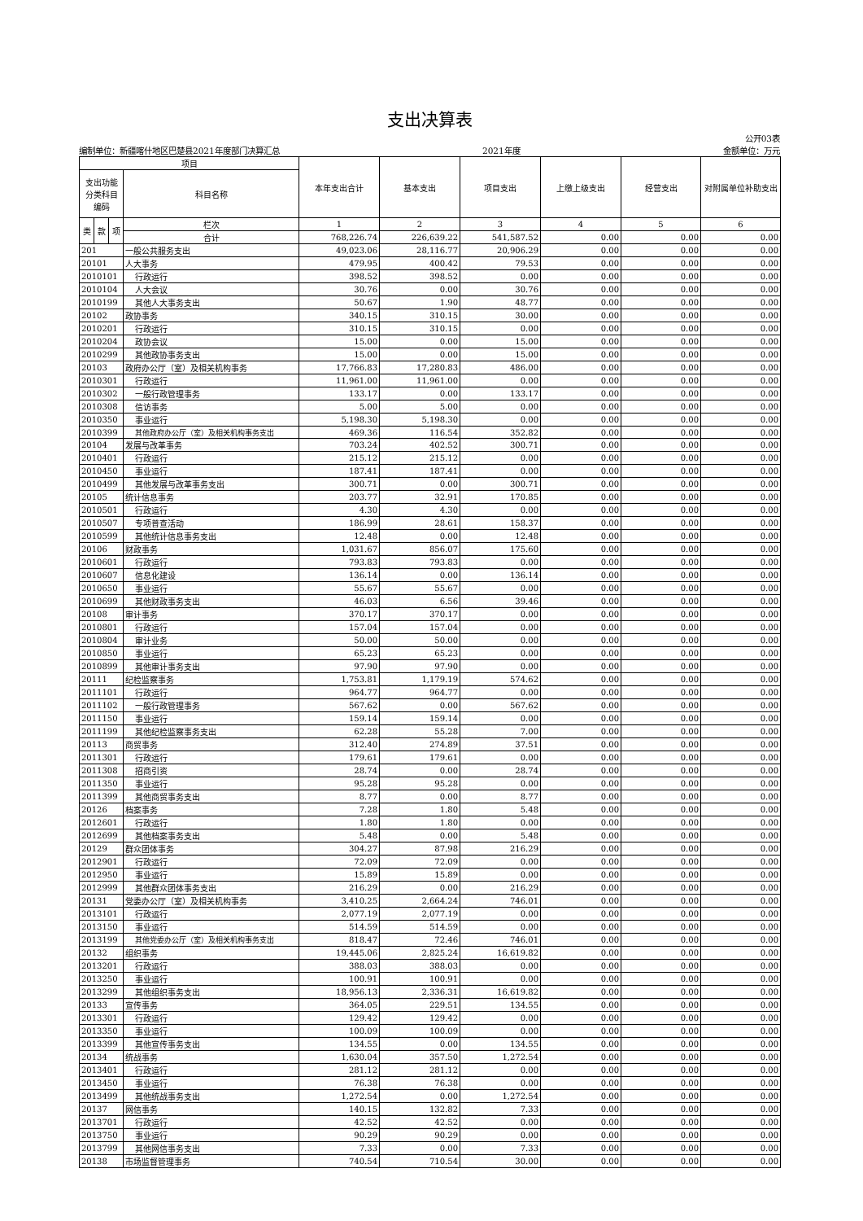支出决算表
编制单位：新疆喀什地区巴楚县2021年度部门决算汇总 2021年度 公开03表
金额单位：万元
| 项目 | | | | 本年支出合计 | 基本支出 | 项目支出 | 上缴上级支出 | 经营支出 | 对附属单位补助支出 |
| --- | --- | --- | --- | --- | --- | --- | --- | --- | --- |
| 支出功能分类科目编码 | | | 科目名称 | | | | | | |
| 类 | 款 | 项 | 栏次 | 1 | 2 | 3 | 4 | 5 | 6 |
| | | | 合计 | 768,226.74 | 226,639.22 | 541,587.52 | 0.00 | 0.00 | 0.00 |
| 201 | | | 一般公共服务支出 | 49,023.06 | 28,116.77 | 20,906.29 | 0.00 | 0.00 | 0.00 |
| 20101 | | | 人大事务 | 479.95 | 400.42 | 79.53 | 0.00 | 0.00 | 0.00 |
| 2010101 | | | 行政运行 | 398.52 | 398.52 | 0.00 | 0.00 | 0.00 | 0.00 |
| 2010104 | | | 人大会议 | 30.76 | 0.00 | 30.76 | 0.00 | 0.00 | 0.00 |
| 2010199 | | | 其他人大事务支出 | 50.67 | 1.90 | 48.77 | 0.00 | 0.00 | 0.00 |
| 20102 | | | 政协事务 | 340.15 | 310.15 | 30.00 | 0.00 | 0.00 | 0.00 |
| 2010201 | | | 行政运行 | 310.15 | 310.15 | 0.00 | 0.00 | 0.00 | 0.00 |
| 2010204 | | | 政协会议 | 15.00 | 0.00 | 15.00 | 0.00 | 0.00 | 0.00 |
| 2010299 | | | 其他政协事务支出 | 15.00 | 0.00 | 15.00 | 0.00 | 0.00 | 0.00 |
| 20103 | | | 政府办公厅（室）及相关机构事务 | 17,766.83 | 17,280.83 | 486.00 | 0.00 | 0.00 | 0.00 |
| 2010301 | | | 行政运行 | 11,961.00 | 11,961.00 | 0.00 | 0.00 | 0.00 | 0.00 |
| 2010302 | | | 一般行政管理事务 | 133.17 | 0.00 | 133.17 | 0.00 | 0.00 | 0.00 |
| 2010308 | | | 信访事务 | 5.00 | 5.00 | 0.00 | 0.00 | 0.00 | 0.00 |
| 2010350 | | | 事业运行 | 5,198.30 | 5,198.30 | 0.00 | 0.00 | 0.00 | 0.00 |
| 2010399 | | | 其他政府办公厅（室）及相关机构事务支出 | 469.36 | 116.54 | 352.82 | 0.00 | 0.00 | 0.00 |
| 20104 | | | 发展与改革事务 | 703.24 | 402.52 | 300.71 | 0.00 | 0.00 | 0.00 |
| 2010401 | | | 行政运行 | 215.12 | 215.12 | 0.00 | 0.00 | 0.00 | 0.00 |
| 2010450 | | | 事业运行 | 187.41 | 187.41 | 0.00 | 0.00 | 0.00 | 0.00 |
| 2010499 | | | 其他发展与改革事务支出 | 300.71 | 0.00 | 300.71 | 0.00 | 0.00 | 0.00 |
| 20105 | | | 统计信息事务 | 203.77 | 32.91 | 170.85 | 0.00 | 0.00 | 0.00 |
| 2010501 | | | 行政运行 | 4.30 | 4.30 | 0.00 | 0.00 | 0.00 | 0.00 |
| 2010507 | | | 专项普查活动 | 186.99 | 28.61 | 158.37 | 0.00 | 0.00 | 0.00 |
| 2010599 | | | 其他统计信息事务支出 | 12.48 | 0.00 | 12.48 | 0.00 | 0.00 | 0.00 |
| 20106 | | | 财政事务 | 1,031.67 | 856.07 | 175.60 | 0.00 | 0.00 | 0.00 |
| 2010601 | | | 行政运行 | 793.83 | 793.83 | 0.00 | 0.00 | 0.00 | 0.00 |
| 2010607 | | | 信息化建设 | 136.14 | 0.00 | 136.14 | 0.00 | 0.00 | 0.00 |
| 2010650 | | | 事业运行 | 55.67 | 55.67 | 0.00 | 0.00 | 0.00 | 0.00 |
| 2010699 | | | 其他财政事务支出 | 46.03 | 6.56 | 39.46 | 0.00 | 0.00 | 0.00 |
| 20108 | | | 审计事务 | 370.17 | 370.17 | 0.00 | 0.00 | 0.00 | 0.00 |
| 2010801 | | | 行政运行 | 157.04 | 157.04 | 0.00 | 0.00 | 0.00 | 0.00 |
| 2010804 | | | 审计业务 | 50.00 | 50.00 | 0.00 | 0.00 | 0.00 | 0.00 |
| 2010850 | | | 事业运行 | 65.23 | 65.23 | 0.00 | 0.00 | 0.00 | 0.00 |
| 2010899 | | | 其他审计事务支出 | 97.90 | 97.90 | 0.00 | 0.00 | 0.00 | 0.00 |
| 20111 | | | 纪检监察事务 | 1,753.81 | 1,179.19 | 574.62 | 0.00 | 0.00 | 0.00 |
| 2011101 | | | 行政运行 | 964.77 | 964.77 | 0.00 | 0.00 | 0.00 | 0.00 |
| 2011102 | | | 一般行政管理事务 | 567.62 | 0.00 | 567.62 | 0.00 | 0.00 | 0.00 |
| 2011150 | | | 事业运行 | 159.14 | 159.14 | 0.00 | 0.00 | 0.00 | 0.00 |
| 2011199 | | | 其他纪检监察事务支出 | 62.28 | 55.28 | 7.00 | 0.00 | 0.00 | 0.00 |
| 20113 | | | 商贸事务 | 312.40 | 274.89 | 37.51 | 0.00 | 0.00 | 0.00 |
| 2011301 | | | 行政运行 | 179.61 | 179.61 | 0.00 | 0.00 | 0.00 | 0.00 |
| 2011308 | | | 招商引资 | 28.74 | 0.00 | 28.74 | 0.00 | 0.00 | 0.00 |
| 2011350 | | | 事业运行 | 95.28 | 95.28 | 0.00 | 0.00 | 0.00 | 0.00 |
| 2011399 | | | 其他商贸事务支出 | 8.77 | 0.00 | 8.77 | 0.00 | 0.00 | 0.00 |
| 20126 | | | 档案事务 | 7.28 | 1.80 | 5.48 | 0.00 | 0.00 | 0.00 |
| 2012601 | | | 行政运行 | 1.80 | 1.80 | 0.00 | 0.00 | 0.00 | 0.00 |
| 2012699 | | | 其他档案事务支出 | 5.48 | 0.00 | 5.48 | 0.00 | 0.00 | 0.00 |
| 20129 | | | 群众团体事务 | 304.27 | 87.98 | 216.29 | 0.00 | 0.00 | 0.00 |
| 2012901 | | | 行政运行 | 72.09 | 72.09 | 0.00 | 0.00 | 0.00 | 0.00 |
| 2012950 | | | 事业运行 | 15.89 | 15.89 | 0.00 | 0.00 | 0.00 | 0.00 |
| 2012999 | | | 其他群众团体事务支出 | 216.29 | 0.00 | 216.29 | 0.00 | 0.00 | 0.00 |
| 20131 | | | 党委办公厅（室）及相关机构事务 | 3,410.25 | 2,664.24 | 746.01 | 0.00 | 0.00 | 0.00 |
| 2013101 | | | 行政运行 | 2,077.19 | 2,077.19 | 0.00 | 0.00 | 0.00 | 0.00 |
| 2013150 | | | 事业运行 | 514.59 | 514.59 | 0.00 | 0.00 | 0.00 | 0.00 |
| 2013199 | | | 其他党委办公厅（室）及相关机构事务支出 | 818.47 | 72.46 | 746.01 | 0.00 | 0.00 | 0.00 |
| 20132 | | | 组织事务 | 19,445.06 | 2,825.24 | 16,619.82 | 0.00 | 0.00 | 0.00 |
| 2013201 | | | 行政运行 | 388.03 | 388.03 | 0.00 | 0.00 | 0.00 | 0.00 |
| 2013250 | | | 事业运行 | 100.91 | 100.91 | 0.00 | 0.00 | 0.00 | 0.00 |
| 2013299 | | | 其他组织事务支出 | 18,956.13 | 2,336.31 | 16,619.82 | 0.00 | 0.00 | 0.00 |
| 20133 | | | 宣传事务 | 364.05 | 229.51 | 134.55 | 0.00 | 0.00 | 0.00 |
| 2013301 | | | 行政运行 | 129.42 | 129.42 | 0.00 | 0.00 | 0.00 | 0.00 |
| 2013350 | | | 事业运行 | 100.09 | 100.09 | 0.00 | 0.00 | 0.00 | 0.00 |
| 2013399 | | | 其他宣传事务支出 | 134.55 | 0.00 | 134.55 | 0.00 | 0.00 | 0.00 |
| 20134 | | | 统战事务 | 1,630.04 | 357.50 | 1,272.54 | 0.00 | 0.00 | 0.00 |
| 2013401 | | | 行政运行 | 281.12 | 281.12 | 0.00 | 0.00 | 0.00 | 0.00 |
| 2013450 | | | 事业运行 | 76.38 | 76.38 | 0.00 | 0.00 | 0.00 | 0.00 |
| 2013499 | | | 其他统战事务支出 | 1,272.54 | 0.00 | 1,272.54 | 0.00 | 0.00 | 0.00 |
| 20137 | | | 网信事务 | 140.15 | 132.82 | 7.33 | 0.00 | 0.00 | 0.00 |
| 2013701 | | | 行政运行 | 42.52 | 42.52 | 0.00 | 0.00 | 0.00 | 0.00 |
| 2013750 | | | 事业运行 | 90.29 | 90.29 | 0.00 | 0.00 | 0.00 | 0.00 |
| 2013799 | | | 其他网信事务支出 | 7.33 | 0.00 | 7.33 | 0.00 | 0.00 | 0.00 |
| 20138 | | | 市场监督管理事务 | 740.54 | 710.54 | 30.00 | 0.00 | 0.00 | 0.00 |